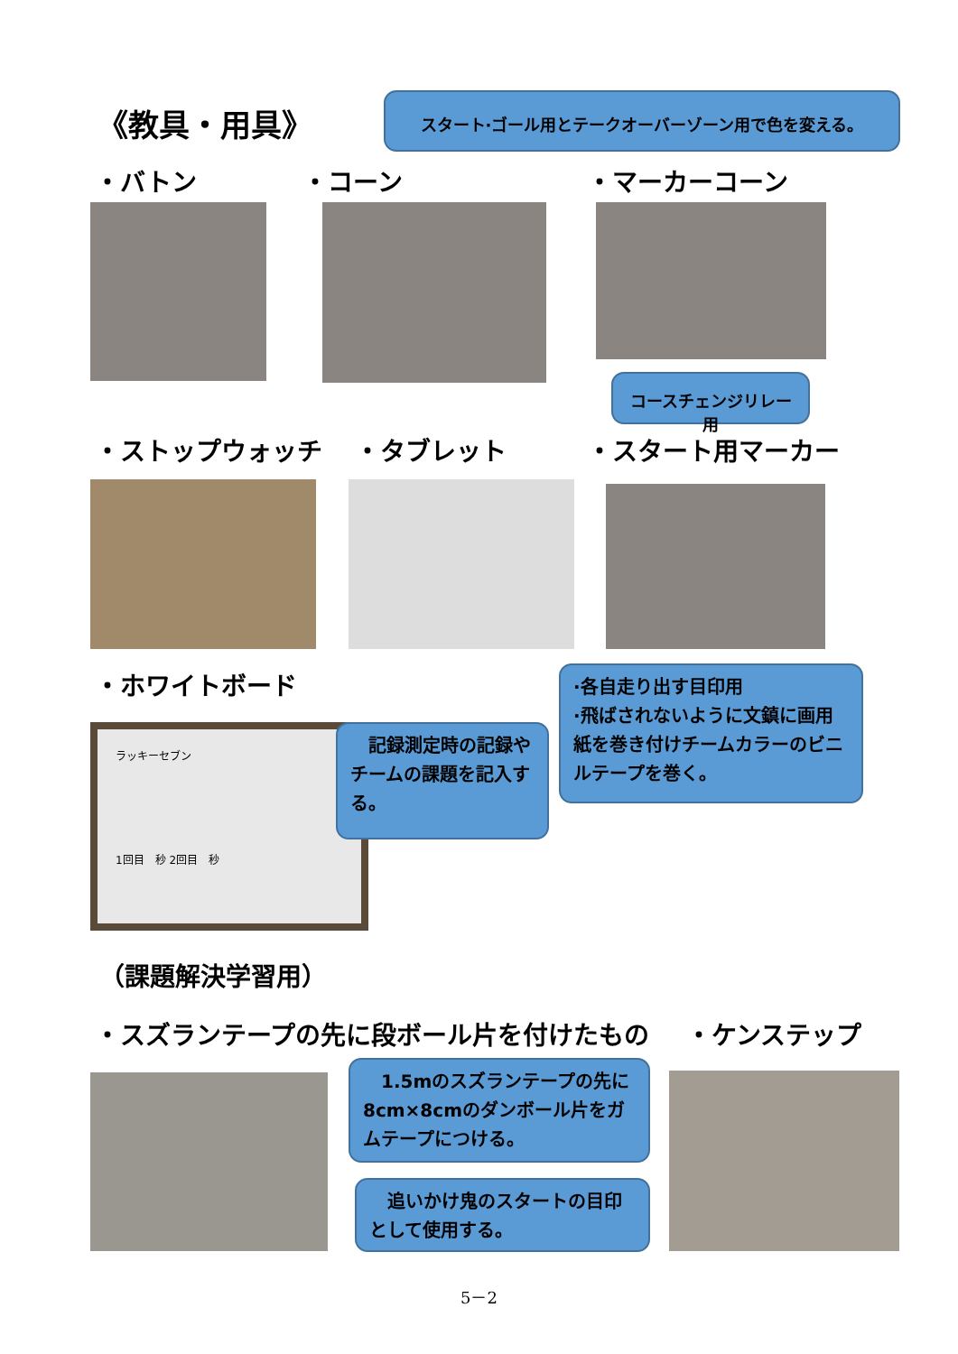《教具・用具》
スタート·ゴール用とテークオーバーゾーン用で色を変える。
・バトン ・コーン ・マーカーコーン
コースチェンジリレー用
・ストップウォッチ ・タブレット ・スタート用マーカー
・ホワイトボード
ラッキーセブン
1回目　秒 2回目　秒
　記録測定時の記録やチームの課題を記入する。
·各自走り出す目印用
·飛ばされないように文鎮に画用紙を巻き付けチームカラーのビニルテープを巻く。
（課題解決学習用）
・スズランテープの先に段ボール片を付けたもの
・ケンステップ
　1.5mのスズランテープの先に8cm×8cmのダンボール片をガムテープにつける。
　追いかけ鬼のスタートの目印として使用する。
5－2